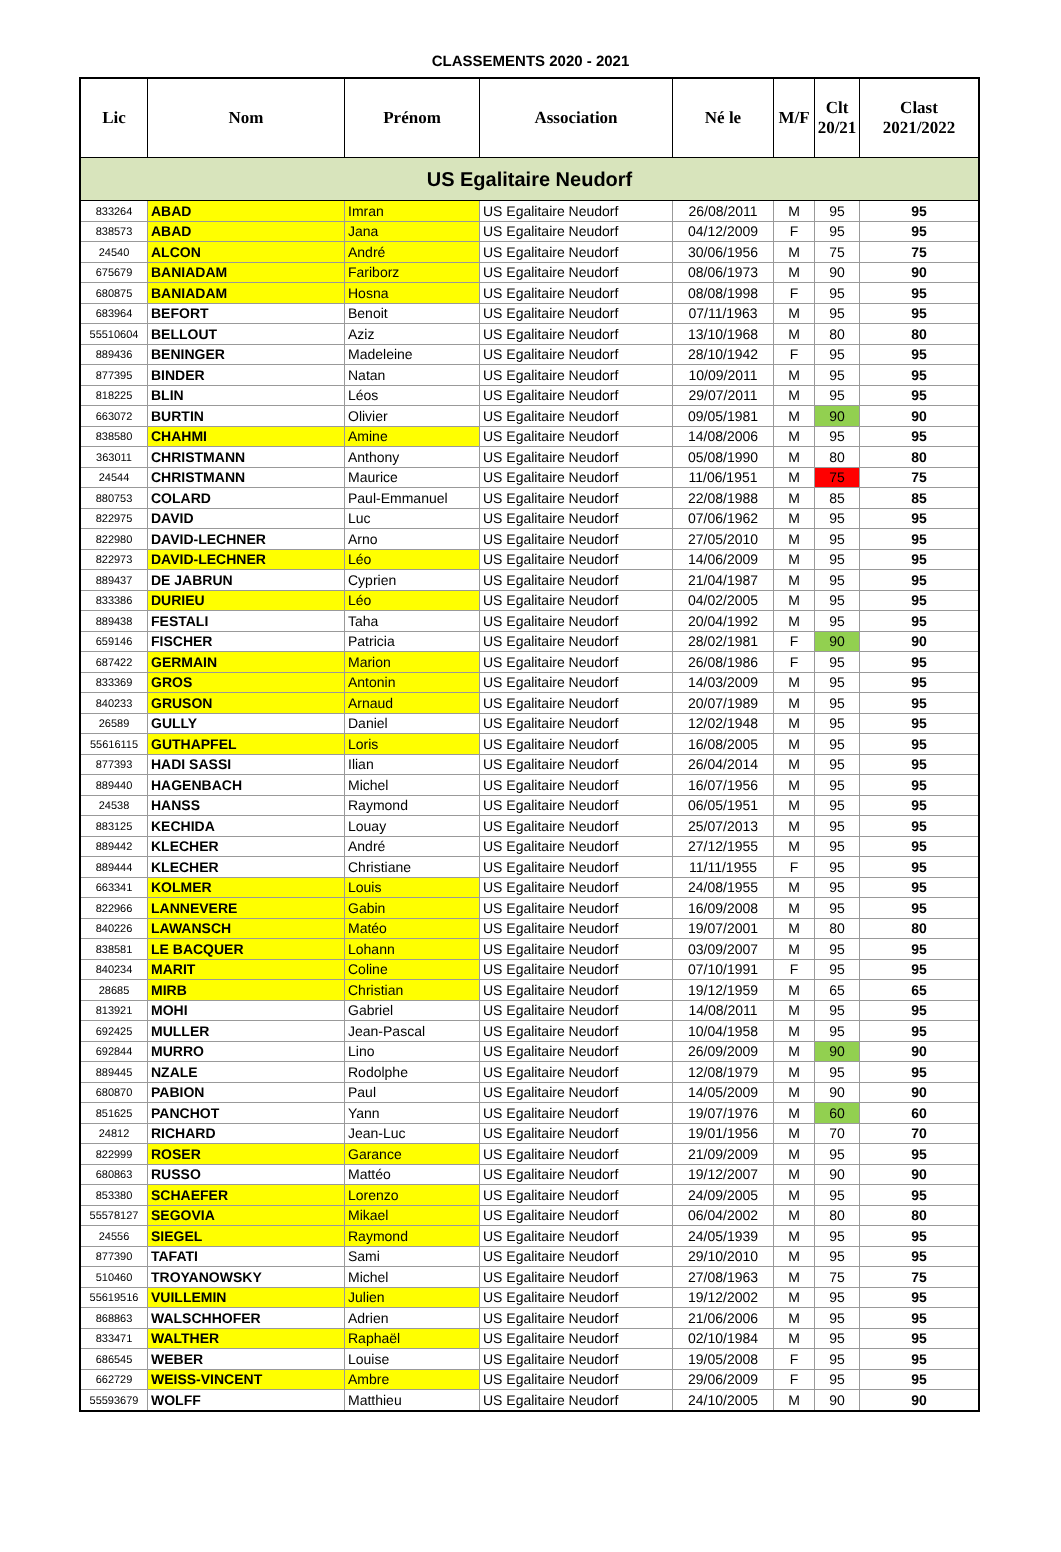CLASSEMENTS 2020 - 2021
| Lic | Nom | Prénom | Association | Né le | M/F | Clt 20/21 | Clast 2021/2022 |
| --- | --- | --- | --- | --- | --- | --- | --- |
| US Egalitaire Neudorf | | | | | | | |
| 833264 | ABAD | Imran | US Egalitaire Neudorf | 26/08/2011 | M | 95 | 95 |
| 838573 | ABAD | Jana | US Egalitaire Neudorf | 04/12/2009 | F | 95 | 95 |
| 24540 | ALCON | André | US Egalitaire Neudorf | 30/06/1956 | M | 75 | 75 |
| 675679 | BANIADAM | Fariborz | US Egalitaire Neudorf | 08/06/1973 | M | 90 | 90 |
| 680875 | BANIADAM | Hosna | US Egalitaire Neudorf | 08/08/1998 | F | 95 | 95 |
| 683964 | BEFORT | Benoit | US Egalitaire Neudorf | 07/11/1963 | M | 95 | 95 |
| 55510604 | BELLOUT | Aziz | US Egalitaire Neudorf | 13/10/1968 | M | 80 | 80 |
| 889436 | BENINGER | Madeleine | US Egalitaire Neudorf | 28/10/1942 | F | 95 | 95 |
| 877395 | BINDER | Natan | US Egalitaire Neudorf | 10/09/2011 | M | 95 | 95 |
| 818225 | BLIN | Léos | US Egalitaire Neudorf | 29/07/2011 | M | 95 | 95 |
| 663072 | BURTIN | Olivier | US Egalitaire Neudorf | 09/05/1981 | M | 90 | 90 |
| 838580 | CHAHMI | Amine | US Egalitaire Neudorf | 14/08/2006 | M | 95 | 95 |
| 363011 | CHRISTMANN | Anthony | US Egalitaire Neudorf | 05/08/1990 | M | 80 | 80 |
| 24544 | CHRISTMANN | Maurice | US Egalitaire Neudorf | 11/06/1951 | M | 75 | 75 |
| 880753 | COLARD | Paul-Emmanuel | US Egalitaire Neudorf | 22/08/1988 | M | 85 | 85 |
| 822975 | DAVID | Luc | US Egalitaire Neudorf | 07/06/1962 | M | 95 | 95 |
| 822980 | DAVID-LECHNER | Arno | US Egalitaire Neudorf | 27/05/2010 | M | 95 | 95 |
| 822973 | DAVID-LECHNER | Léo | US Egalitaire Neudorf | 14/06/2009 | M | 95 | 95 |
| 889437 | DE JABRUN | Cyprien | US Egalitaire Neudorf | 21/04/1987 | M | 95 | 95 |
| 833386 | DURIEU | Léo | US Egalitaire Neudorf | 04/02/2005 | M | 95 | 95 |
| 889438 | FESTALI | Taha | US Egalitaire Neudorf | 20/04/1992 | M | 95 | 95 |
| 659146 | FISCHER | Patricia | US Egalitaire Neudorf | 28/02/1981 | F | 90 | 90 |
| 687422 | GERMAIN | Marion | US Egalitaire Neudorf | 26/08/1986 | F | 95 | 95 |
| 833369 | GROS | Antonin | US Egalitaire Neudorf | 14/03/2009 | M | 95 | 95 |
| 840233 | GRUSON | Arnaud | US Egalitaire Neudorf | 20/07/1989 | M | 95 | 95 |
| 26589 | GULLY | Daniel | US Egalitaire Neudorf | 12/02/1948 | M | 95 | 95 |
| 55616115 | GUTHAPFEL | Loris | US Egalitaire Neudorf | 16/08/2005 | M | 95 | 95 |
| 877393 | HADI SASSI | Ilian | US Egalitaire Neudorf | 26/04/2014 | M | 95 | 95 |
| 889440 | HAGENBACH | Michel | US Egalitaire Neudorf | 16/07/1956 | M | 95 | 95 |
| 24538 | HANSS | Raymond | US Egalitaire Neudorf | 06/05/1951 | M | 95 | 95 |
| 883125 | KECHIDA | Louay | US Egalitaire Neudorf | 25/07/2013 | M | 95 | 95 |
| 889442 | KLECHER | André | US Egalitaire Neudorf | 27/12/1955 | M | 95 | 95 |
| 889444 | KLECHER | Christiane | US Egalitaire Neudorf | 11/11/1955 | F | 95 | 95 |
| 663341 | KOLMER | Louis | US Egalitaire Neudorf | 24/08/1955 | M | 95 | 95 |
| 822966 | LANNEVERE | Gabin | US Egalitaire Neudorf | 16/09/2008 | M | 95 | 95 |
| 840226 | LAWANSCH | Matéo | US Egalitaire Neudorf | 19/07/2001 | M | 80 | 80 |
| 838581 | LE BACQUER | Lohann | US Egalitaire Neudorf | 03/09/2007 | M | 95 | 95 |
| 840234 | MARIT | Coline | US Egalitaire Neudorf | 07/10/1991 | F | 95 | 95 |
| 28685 | MIRB | Christian | US Egalitaire Neudorf | 19/12/1959 | M | 65 | 65 |
| 813921 | MOHI | Gabriel | US Egalitaire Neudorf | 14/08/2011 | M | 95 | 95 |
| 692425 | MULLER | Jean-Pascal | US Egalitaire Neudorf | 10/04/1958 | M | 95 | 95 |
| 692844 | MURRO | Lino | US Egalitaire Neudorf | 26/09/2009 | M | 90 | 90 |
| 889445 | NZALE | Rodolphe | US Egalitaire Neudorf | 12/08/1979 | M | 95 | 95 |
| 680870 | PABION | Paul | US Egalitaire Neudorf | 14/05/2009 | M | 90 | 90 |
| 851625 | PANCHOT | Yann | US Egalitaire Neudorf | 19/07/1976 | M | 60 | 60 |
| 24812 | RICHARD | Jean-Luc | US Egalitaire Neudorf | 19/01/1956 | M | 70 | 70 |
| 822999 | ROSER | Garance | US Egalitaire Neudorf | 21/09/2009 | M | 95 | 95 |
| 680863 | RUSSO | Mattéo | US Egalitaire Neudorf | 19/12/2007 | M | 90 | 90 |
| 853380 | SCHAEFER | Lorenzo | US Egalitaire Neudorf | 24/09/2005 | M | 95 | 95 |
| 55578127 | SEGOVIA | Mikael | US Egalitaire Neudorf | 06/04/2002 | M | 80 | 80 |
| 24556 | SIEGEL | Raymond | US Egalitaire Neudorf | 24/05/1939 | M | 95 | 95 |
| 877390 | TAFATI | Sami | US Egalitaire Neudorf | 29/10/2010 | M | 95 | 95 |
| 510460 | TROYANOWSKY | Michel | US Egalitaire Neudorf | 27/08/1963 | M | 75 | 75 |
| 55619516 | VUILLEMIN | Julien | US Egalitaire Neudorf | 19/12/2002 | M | 95 | 95 |
| 868863 | WALSCHHOFER | Adrien | US Egalitaire Neudorf | 21/06/2006 | M | 95 | 95 |
| 833471 | WALTHER | Raphaël | US Egalitaire Neudorf | 02/10/1984 | M | 95 | 95 |
| 686545 | WEBER | Louise | US Egalitaire Neudorf | 19/05/2008 | F | 95 | 95 |
| 662729 | WEISS-VINCENT | Ambre | US Egalitaire Neudorf | 29/06/2009 | F | 95 | 95 |
| 55593679 | WOLFF | Matthieu | US Egalitaire Neudorf | 24/10/2005 | M | 90 | 90 |